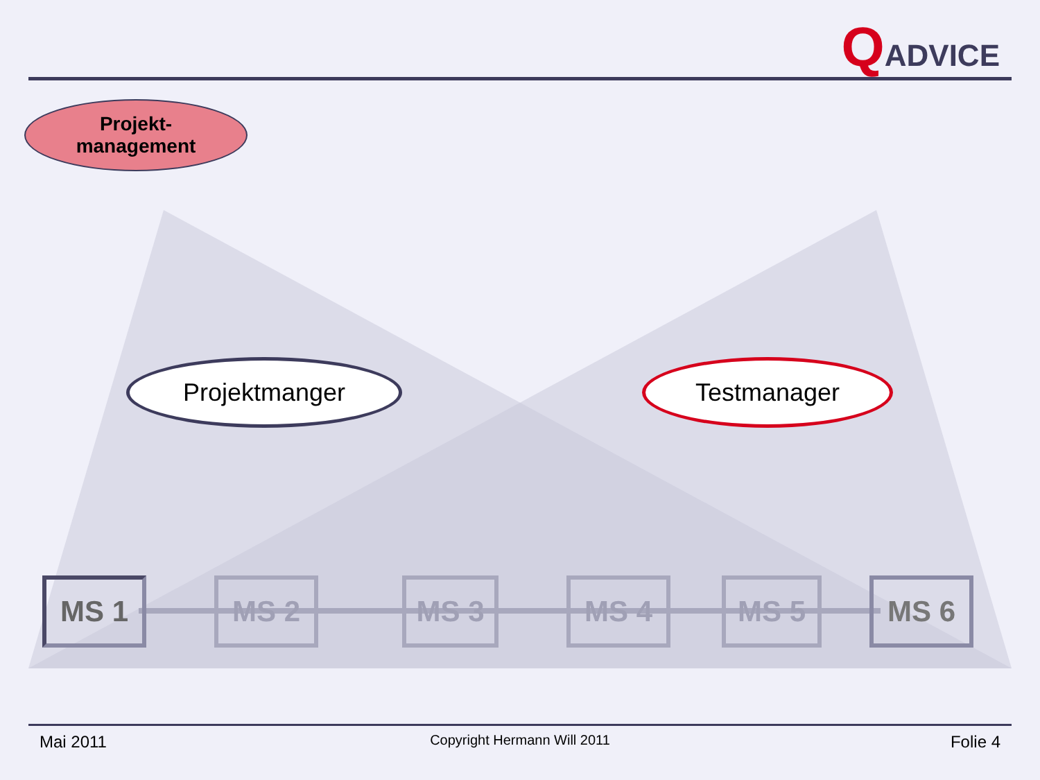QADVICE
Projekt-
management
Projektmanger Testmanager
MS 1 MS 2 MS 3 MS 4 MS 5 MS 6
Mai 2011
Copyright Hermann Will 2011 Folie 4